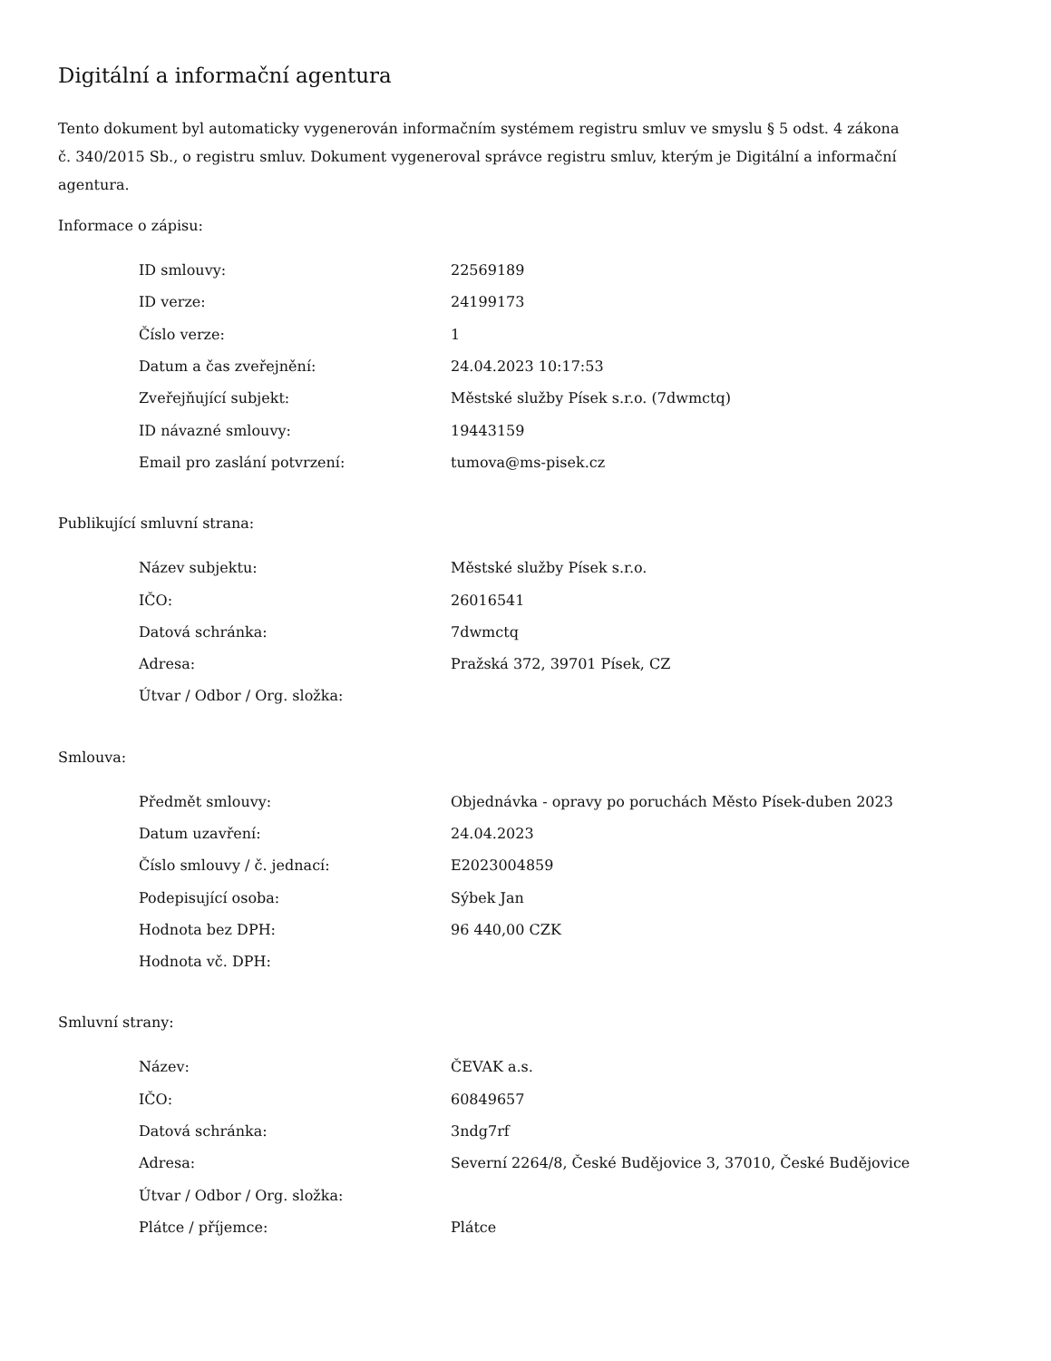Digitální a informační agentura
Tento dokument byl automaticky vygenerován informačním systémem registru smluv ve smyslu § 5 odst. 4 zákona
č. 340/2015 Sb., o registru smluv. Dokument vygeneroval správce registru smluv, kterým je Digitální a informační agentura.
Informace o zápisu:
| ID smlouvy: | 22569189 |
| ID verze: | 24199173 |
| Číslo verze: | 1 |
| Datum a čas zveřejnění: | 24.04.2023 10:17:53 |
| Zveřejňující subjekt: | Městské služby Písek s.r.o. (7dwmctq) |
| ID návazné smlouvy: | 19443159 |
| Email pro zaslání potvrzení: | tumova@ms-pisek.cz |
Publikující smluvní strana:
| Název subjektu: | Městské služby Písek s.r.o. |
| IČO: | 26016541 |
| Datová schránka: | 7dwmctq |
| Adresa: | Pražská 372, 39701 Písek, CZ |
| Útvar / Odbor / Org. složka: | |
Smlouva:
| Předmět smlouvy: | Objednávka - opravy po poruchách Město Písek-duben 2023 |
| Datum uzavření: | 24.04.2023 |
| Číslo smlouvy / č. jednací: | E2023004859 |
| Podepisující osoba: | Sýbek Jan |
| Hodnota bez DPH: | 96 440,00 CZK |
| Hodnota vč. DPH: | |
Smluvní strany:
| Název: | ČEVAK a.s. |
| IČO: | 60849657 |
| Datová schránka: | 3ndg7rf |
| Adresa: | Severní 2264/8, České Budějovice 3, 37010, České Budějovice |
| Útvar / Odbor / Org. složka: | |
| Plátce / příjemce: | Plátce |